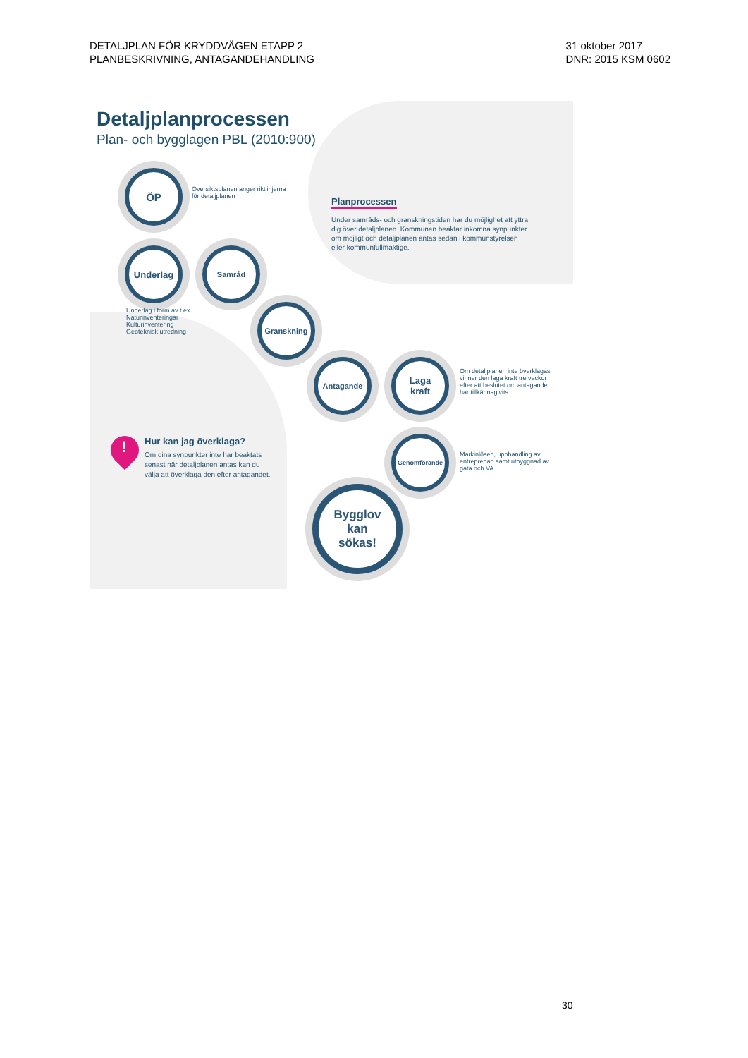DETALJPLAN FÖR KRYDDVÄGEN ETAPP 2
PLANBESKRIVNING, ANTAGANDEHANDLING
31 oktober 2017
DNR: 2015 KSM 0602
Detaljplanprocessen
Plan- och bygglagen PBL (2010:900)
ÖP
Översiktsplanen anger riktlinjerna
för detaljplanen
Planprocessen
Under samråds- och granskningstiden har du möjlighet att yttra dig över detaljplanen. Kommunen beaktar inkomna synpunkter om möjligt och detaljplanen antas sedan i kommunstyrelsen eller kommunfullmäktige.
Underlag Samråd
Underlag i form av t.ex.
Naturinventeringar
Kulturinventering
Geoteknisk utredning
Granskning
Antagande
Laga
kraft
Om detaljplanen inte överklagas
vinner den laga kraft tre veckor
efter att beslutet om antagandet
har tillkännagivits.
Genomförande
Markinlösen, upphandling av
entreprenad samt utbyggnad av
gata och VA.
Bygglov
kan
sökas!
! Hur kan jag överklaga?
Om dina synpunkter inte har beaktats
senast när detaljplanen antas kan du
välja att överklaga den efter antagandet.
30